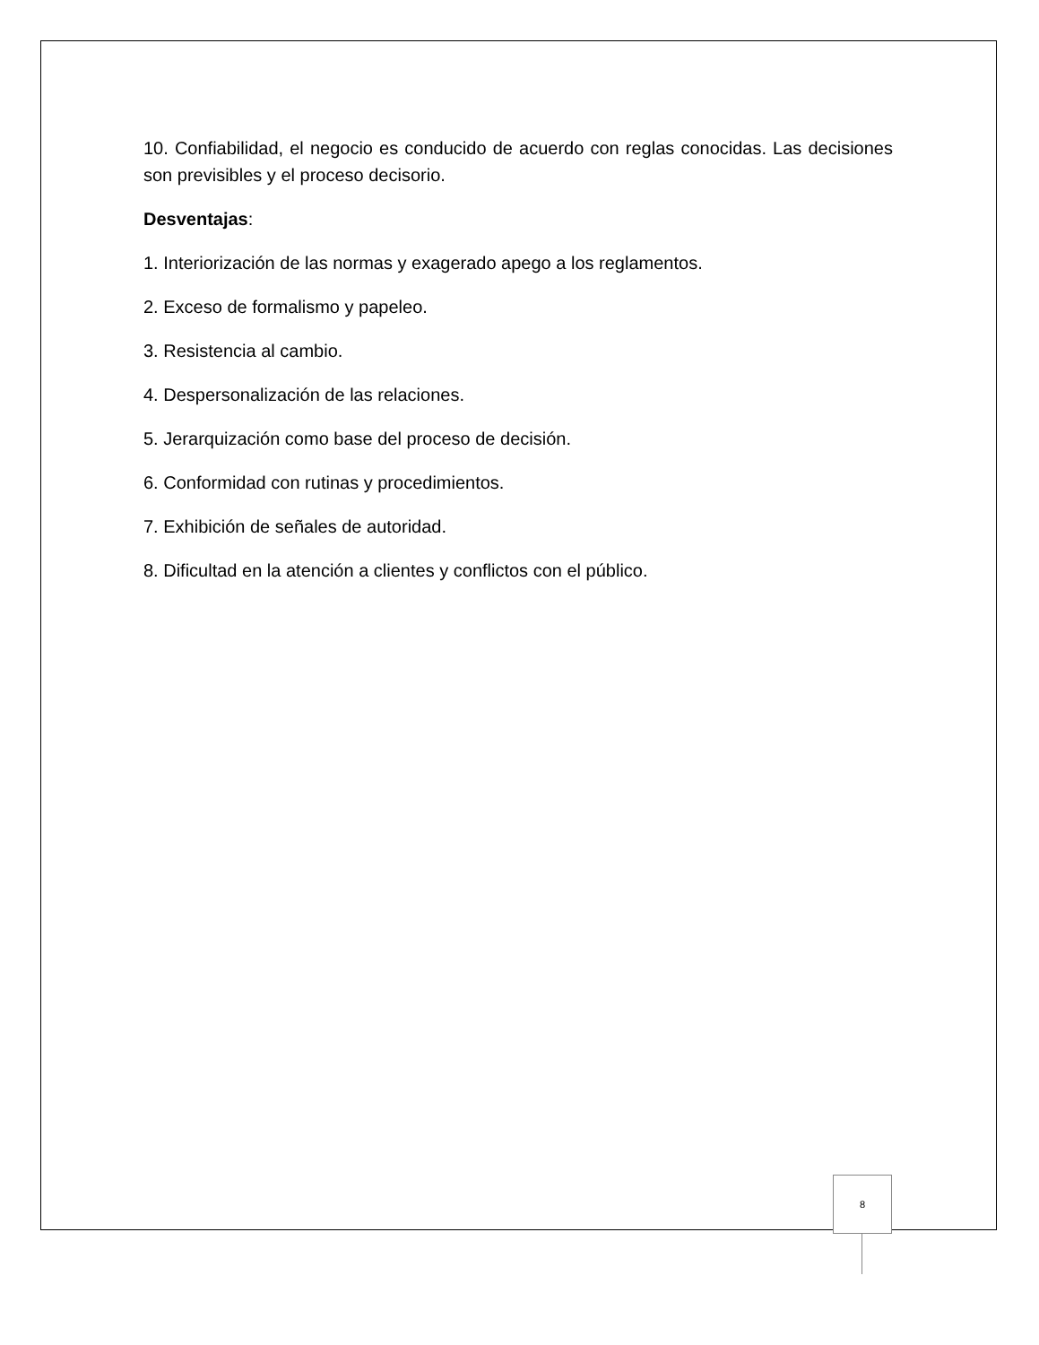10. Confiabilidad, el negocio es conducido de acuerdo con reglas conocidas. Las decisiones son previsibles y el proceso decisorio.
Desventajas:
1. Interiorización de las normas y exagerado apego a los reglamentos.
2. Exceso de formalismo y papeleo.
3. Resistencia al cambio.
4. Despersonalización de las relaciones.
5. Jerarquización como base del proceso de decisión.
6. Conformidad con rutinas y procedimientos.
7. Exhibición de señales de autoridad.
8. Dificultad en la atención a clientes y conflictos con el público.
8